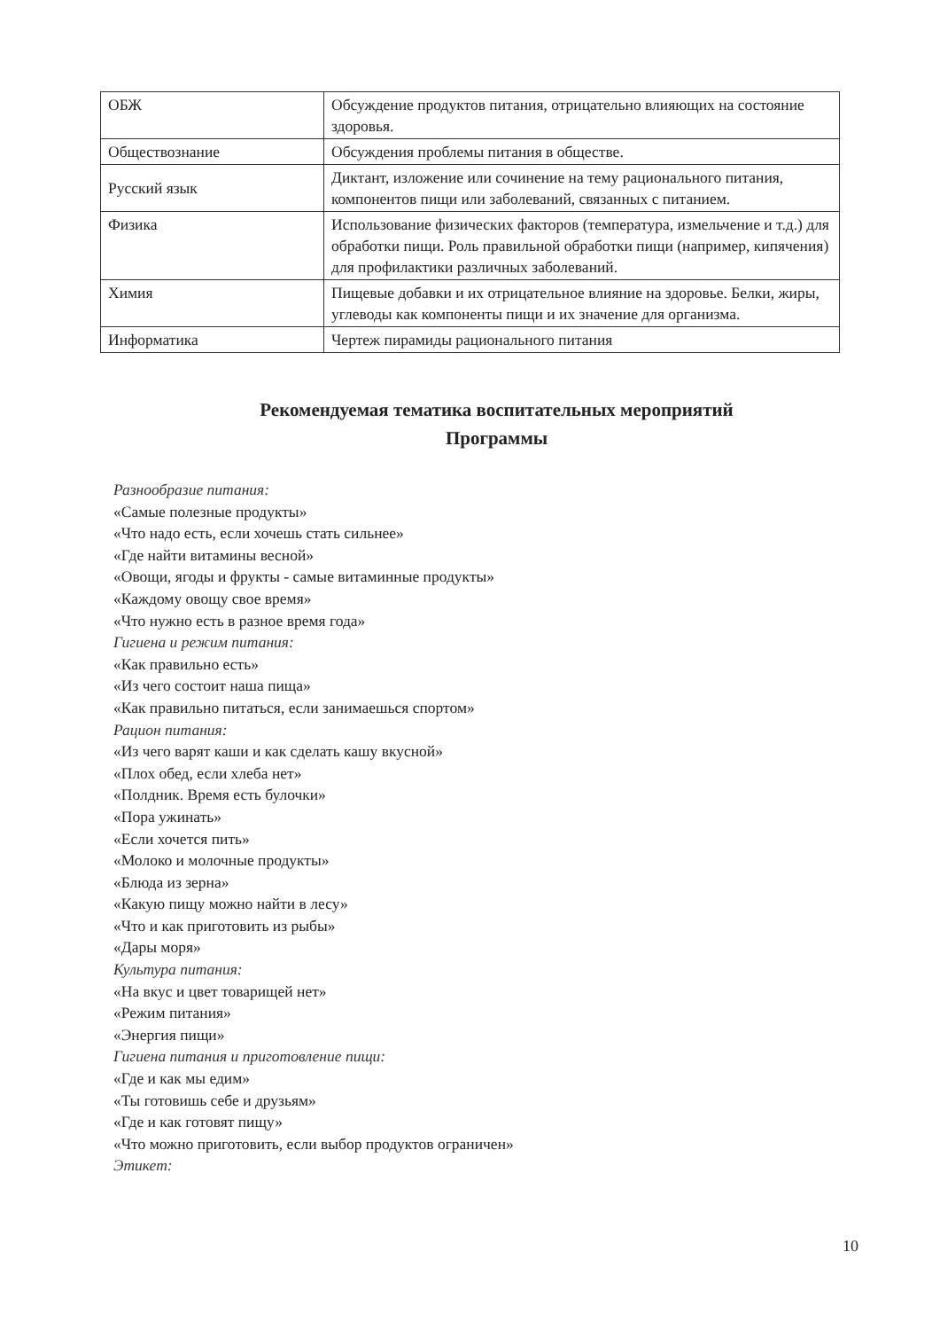| ОБЖ | Обсуждение продуктов питания, отрицательно влияющих на состояние здоровья. |
| Обществознание | Обсуждения проблемы питания в обществе. |
| Русский язык | Диктант, изложение или сочинение на тему рационального питания, компонентов пищи или заболеваний, связанных с питанием. |
| Физика | Использование физических факторов (температура, измельчение и т.д.) для обработки пищи. Роль правильной обработки пищи (например, кипячения) для профилактики различных заболеваний. |
| Химия | Пищевые добавки и их отрицательное влияние на здоровье. Белки, жиры, углеводы как компоненты пищи и их значение для организма. |
| Информатика | Чертеж пирамиды рационального питания |
Рекомендуемая тематика воспитательных мероприятий
Программы
Разнообразие питания:
«Самые полезные продукты»
«Что надо есть, если хочешь стать сильнее»
«Где найти витамины весной»
«Овощи, ягоды и фрукты - самые витаминные продукты»
«Каждому овощу свое время»
«Что нужно есть в разное время года»
Гигиена и режим питания:
«Как правильно есть»
«Из чего состоит наша пища»
«Как правильно питаться, если занимаешься спортом»
Рацион питания:
«Из чего варят каши и как сделать кашу вкусной»
«Плох обед, если хлеба нет»
«Полдник. Время есть булочки»
«Пора ужинать»
«Если хочется пить»
«Молоко и молочные продукты»
«Блюда из зерна»
«Какую пищу можно найти в лесу»
«Что и как приготовить из рыбы»
«Дары моря»
Культура питания:
«На вкус и цвет товарищей нет»
«Режим питания»
«Энергия пищи»
Гигиена питания и приготовление пищи:
«Где и как мы едим»
«Ты готовишь себе и друзьям»
«Где и как готовят пищу»
«Что можно приготовить, если выбор продуктов ограничен»
Этикет:
10